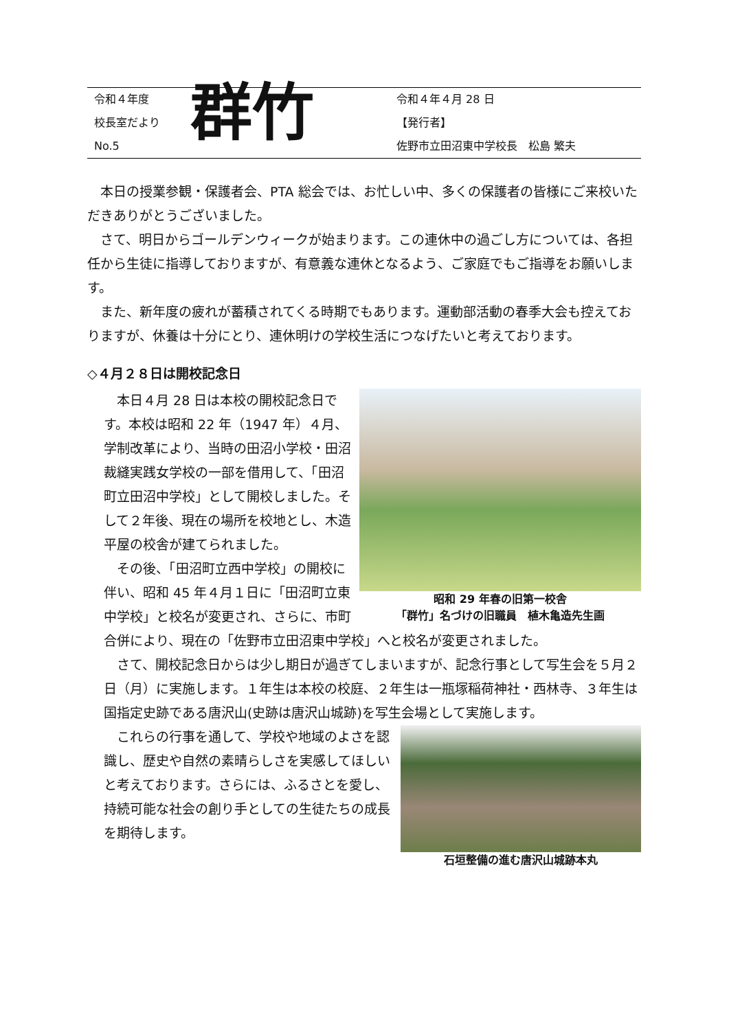令和４年度
校長室だより
No.5
群竹
令和４年４月 28 日
【発行者】
佐野市立田沼東中学校長　松島 繁夫
本日の授業参観・保護者会、PTA 総会では、お忙しい中、多くの保護者の皆様にご来校いただきありがとうございました。
さて、明日からゴールデンウィークが始まります。この連休中の過ごし方については、各担任から生徒に指導しておりますが、有意義な連休となるよう、ご家庭でもご指導をお願いします。
また、新年度の疲れが蓄積されてくる時期でもあります。運動部活動の春季大会も控えておりますが、休養は十分にとり、連休明けの学校生活につなげたいと考えております。
◇４月２８日は開校記念日
昭和 29 年春の旧第一校舎
「群竹」名づけの旧職員　植木亀造先生画
本日４月 28 日は本校の開校記念日です。本校は昭和 22 年（1947 年）４月、学制改革により、当時の田沼小学校・田沼裁縫実践女学校の一部を借用して、「田沼町立田沼中学校」として開校しました。そして２年後、現在の場所を校地とし、木造平屋の校舎が建てられました。
その後、「田沼町立西中学校」の開校に伴い、昭和 45 年４月１日に「田沼町立東中学校」と校名が変更され、さらに、市町合併により、現在の「佐野市立田沼東中学校」へと校名が変更されました。
さて、開校記念日からは少し期日が過ぎてしまいますが、記念行事として写生会を５月２日（月）に実施します。１年生は本校の校庭、２年生は一瓶塚稲荷神社・西林寺、３年生は国指定史跡である唐沢山(史跡は唐沢山城跡)を写生会場として実施します。
石垣整備の進む唐沢山城跡本丸
これらの行事を通して、学校や地域のよさを認識し、歴史や自然の素晴らしさを実感してほしいと考えております。さらには、ふるさとを愛し、持続可能な社会の創り手としての生徒たちの成長を期待します。